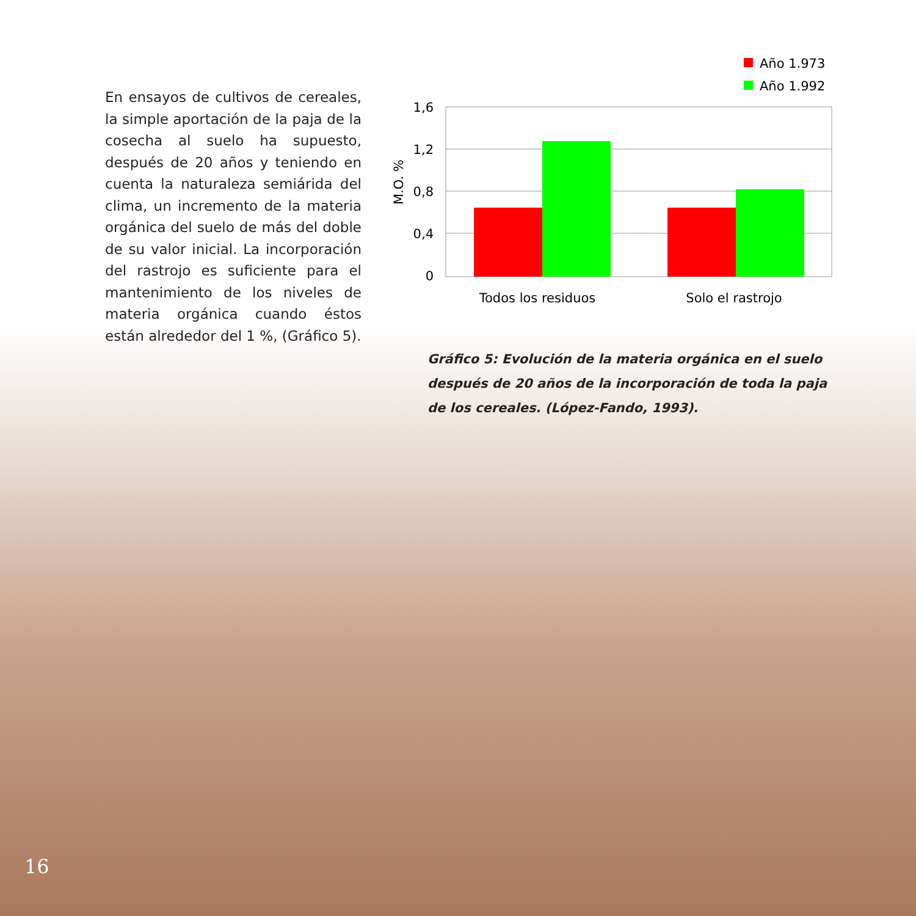En ensayos de cultivos de cereales, la simple aportación de la paja de la cosecha al suelo ha supuesto, después de 20 años y teniendo en cuenta la naturaleza semiárida del clima, un incremento de la materia orgánica del suelo de más del doble de su valor inicial. La incorporación del rastrojo es suficiente para el mantenimiento de los niveles de materia orgánica cuando éstos están alrededor del 1 %, (Gráfico 5).
Año 1.973
Año 1.992
1,6
1,2
0,8
0,4
0
M.O. %
Todos los residuos
Solo el rastrojo
Gráfico 5: Evolución de la materia orgánica en el suelo después de 20 años de la incorporación de toda la paja de los cereales. (López-Fando, 1993).
16